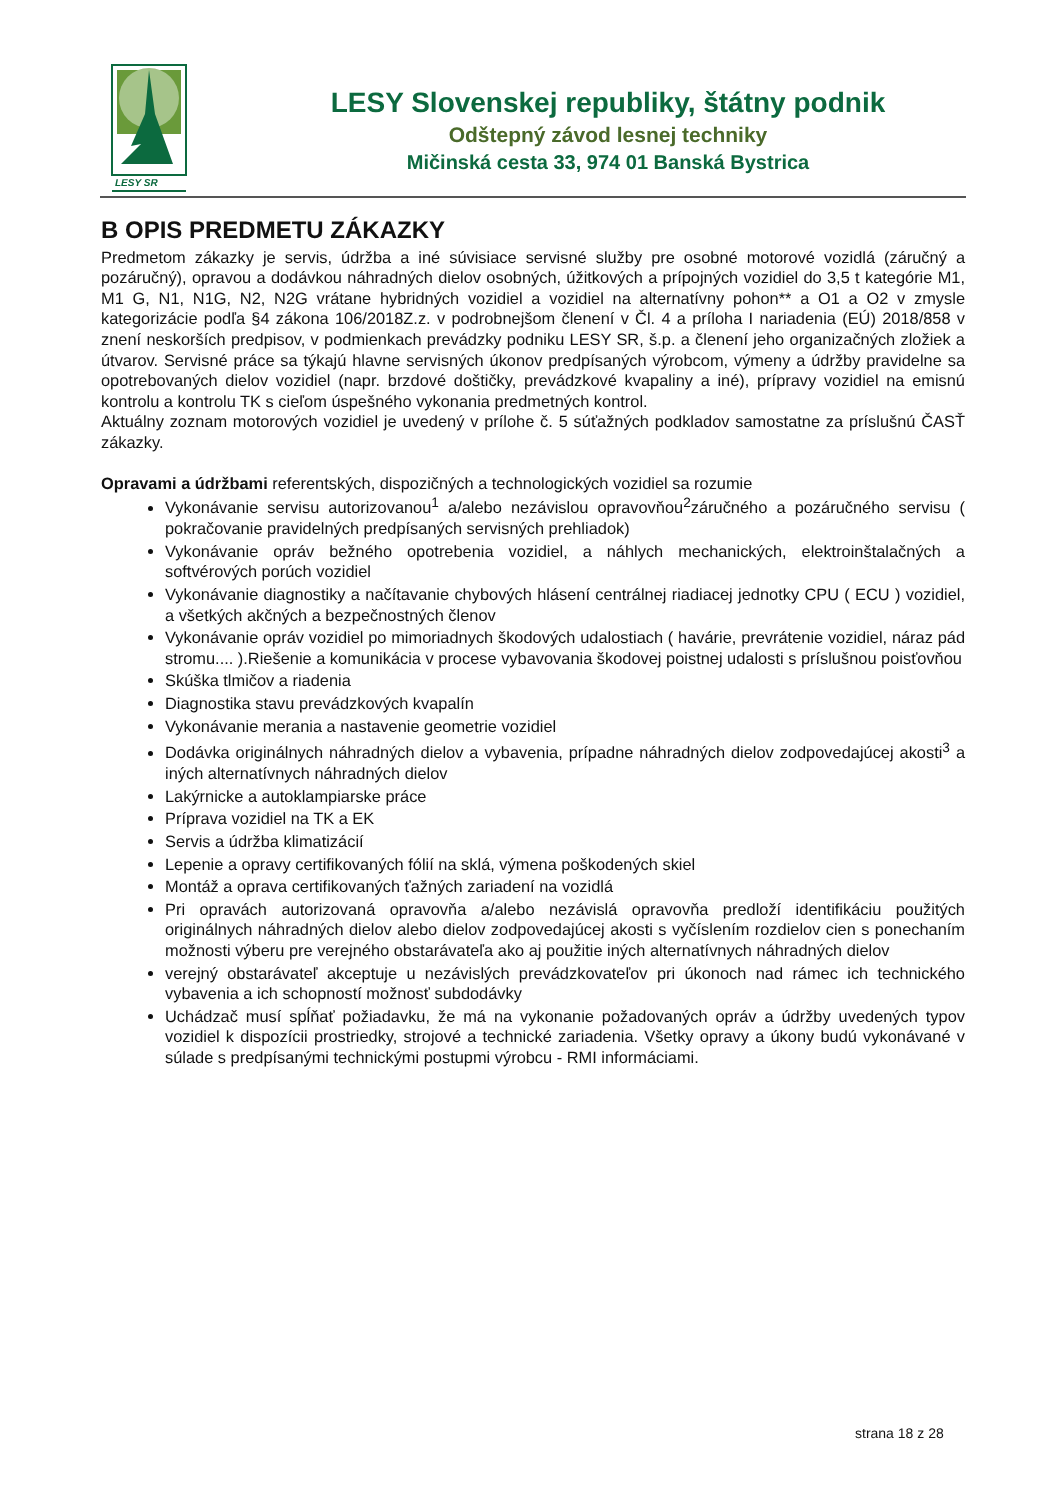LESY SR
LESY Slovenskej republiky, štátny podnik
Odštepný závod lesnej techniky
Mičinská cesta 33, 974 01 Banská Bystrica
B OPIS PREDMETU ZÁKAZKY
Predmetom zákazky je servis, údržba a iné súvisiace servisné služby pre osobné motorové vozidlá (záručný a pozáručný), opravou a dodávkou náhradných dielov osobných, úžitkových a prípojných vozidiel do 3,5 t kategórie M1, M1 G, N1, N1G, N2, N2G vrátane hybridných vozidiel a vozidiel na alternatívny pohon** a O1 a O2 v zmysle kategorizácie podľa §4 zákona 106/2018Z.z. v podrobnejšom členení v Čl. 4 a príloha I nariadenia (EÚ) 2018/858 v znení neskorších predpisov, v podmienkach prevádzky podniku LESY SR, š.p. a členení jeho organizačných zložiek a útvarov. Servisné práce sa týkajú hlavne servisných úkonov predpísaných výrobcom, výmeny a údržby pravidelne sa opotrebovaných dielov vozidiel (napr. brzdové doštičky, prevádzkové kvapaliny a iné), prípravy vozidiel na emisnú kontrolu a kontrolu TK s cieľom úspešného vykonania predmetných kontrol.
Aktuálny zoznam motorových vozidiel je uvedený v prílohe č. 5 súťažných podkladov samostatne za príslušnú ČASŤ zákazky.
Opravami a údržbami referentských, dispozičných a technologických vozidiel sa rozumie
Vykonávanie servisu autorizovanou<sup>1</sup> a/alebo nezávislou opravovňou<sup>2</sup>záručného a pozáručného servisu ( pokračovanie pravidelných predpísaných servisných prehliadok)
Vykonávanie opráv bežného opotrebenia vozidiel, a náhlych mechanických, elektroinštalačných a softvérových porúch vozidiel
Vykonávanie diagnostiky a načítavanie chybových hlásení centrálnej riadiacej jednotky CPU ( ECU ) vozidiel, a všetkých akčných a bezpečnostných členov
Vykonávanie opráv vozidiel po mimoriadnych škodových udalostiach ( havárie, prevrátenie vozidiel, náraz pád stromu.... ).Riešenie a komunikácia v procese vybavovania škodovej poistnej udalosti s príslušnou poisťovňou
Skúška tlmičov a riadenia
Diagnostika stavu prevádzkových kvapalín
Vykonávanie merania a nastavenie geometrie vozidiel
Dodávka originálnych náhradných dielov a vybavenia, prípadne náhradných dielov zodpovedajúcej akosti<sup>3</sup> a iných alternatívnych náhradných dielov
Lakýrnicke a autoklampiarske práce
Príprava vozidiel na TK a EK
Servis a údržba klimatizácií
Lepenie a opravy certifikovaných fólií na sklá, výmena poškodených skiel
Montáž a oprava certifikovaných ťažných zariadení na vozidlá
Pri opravách autorizovaná opravovňa a/alebo nezávislá opravovňa predloží identifikáciu použitých originálnych náhradných dielov alebo dielov zodpovedajúcej akosti s vyčíslením rozdielov cien s ponechaním možnosti výberu pre verejného obstarávateľa ako aj použitie iných alternatívnych náhradných dielov
verejný obstarávateľ akceptuje u nezávislých prevádzkovateľov pri úkonoch nad rámec ich technického vybavenia a ich schopností možnosť subdodávky
Uchádzač musí spĺňať požiadavku, že má na vykonanie požadovaných opráv a údržby uvedených typov vozidiel k dispozícii prostriedky, strojové a technické zariadenia. Všetky opravy a úkony budú vykonávané v súlade s predpísanými technickými postupmi výrobcu - RMI informáciami.
strana 18 z 28